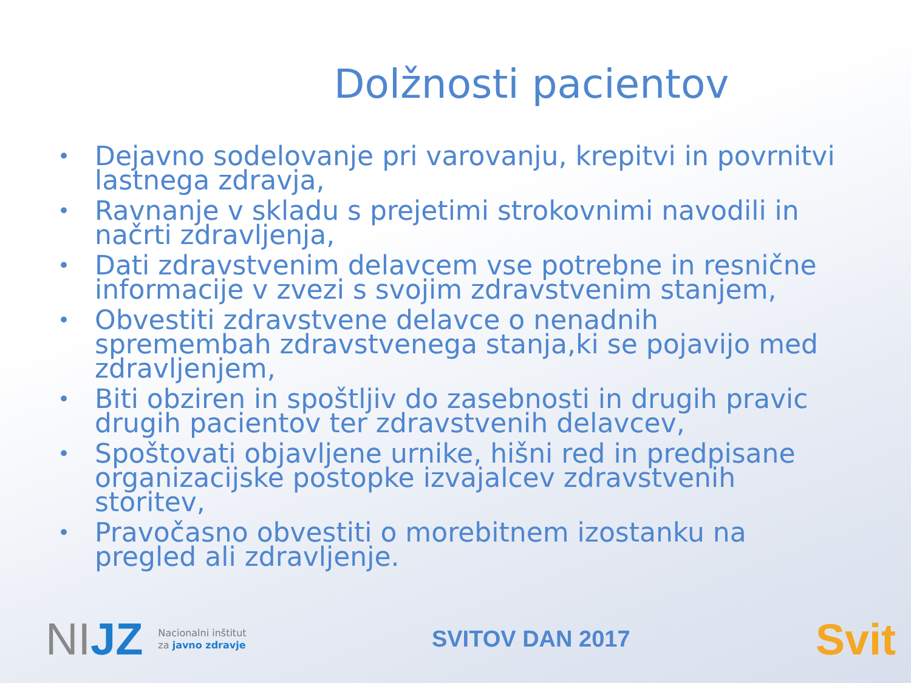Dolžnosti pacientov
• Dejavno sodelovanje pri varovanju, krepitvi in povrnitvi lastnega zdravja,
• Ravnanje v skladu s prejetimi strokovnimi navodili in načrti zdravljenja,
• Dati zdravstvenim delavcem vse potrebne in resnične informacije v zvezi s svojim zdravstvenim stanjem,
• Obvestiti zdravstvene delavce o nenadnih spremembah zdravstvenega stanja,ki se pojavijo med zdravljenjem,
• Biti obziren in spoštljiv do zasebnosti in drugih pravic drugih pacientov ter zdravstvenih delavcev,
• Spoštovati objavljene urnike, hišni red in predpisane organizacijske postopke izvajalcev zdravstvenih storitev,
• Pravočasno obvestiti o morebitnem izostanku na pregled ali zdravljenje.
NIJZ
Nacionalni inštitut
za javno zdravje
SVITOV DAN 2017
Svit